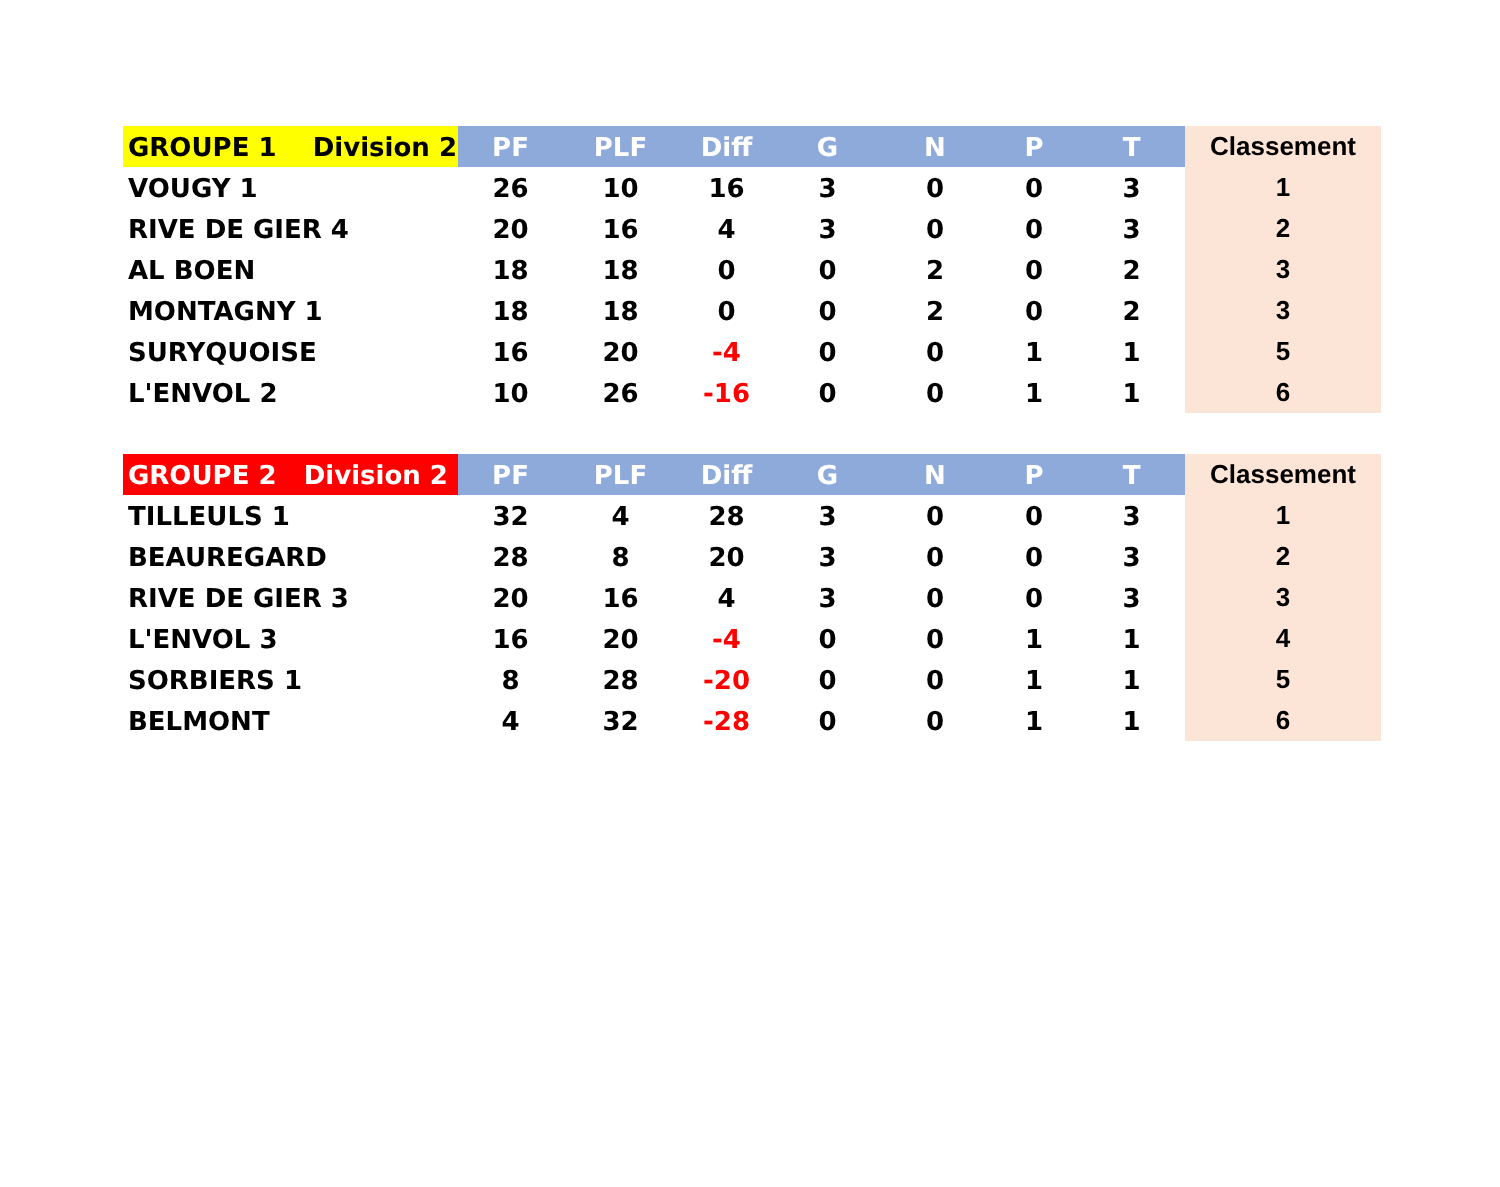| GROUPE 1 Division 2 | PF | PLF | Diff | G | N | P | T | Classement |
| --- | --- | --- | --- | --- | --- | --- | --- | --- |
| VOUGY 1 | 26 | 10 | 16 | 3 | 0 | 0 | 3 | 1 |
| RIVE DE GIER 4 | 20 | 16 | 4 | 3 | 0 | 0 | 3 | 2 |
| AL BOEN | 18 | 18 | 0 | 0 | 2 | 0 | 2 | 3 |
| MONTAGNY 1 | 18 | 18 | 0 | 0 | 2 | 0 | 2 | 3 |
| SURYQUOISE | 16 | 20 | -4 | 0 | 0 | 1 | 1 | 5 |
| L'ENVOL 2 | 10 | 26 | -16 | 0 | 0 | 1 | 1 | 6 |
| GROUPE 2 Division 2 | PF | PLF | Diff | G | N | P | T | Classement |
| --- | --- | --- | --- | --- | --- | --- | --- | --- |
| TILLEULS 1 | 32 | 4 | 28 | 3 | 0 | 0 | 3 | 1 |
| BEAUREGARD | 28 | 8 | 20 | 3 | 0 | 0 | 3 | 2 |
| RIVE DE GIER 3 | 20 | 16 | 4 | 3 | 0 | 0 | 3 | 3 |
| L'ENVOL 3 | 16 | 20 | -4 | 0 | 0 | 1 | 1 | 4 |
| SORBIERS 1 | 8 | 28 | -20 | 0 | 0 | 1 | 1 | 5 |
| BELMONT | 4 | 32 | -28 | 0 | 0 | 1 | 1 | 6 |